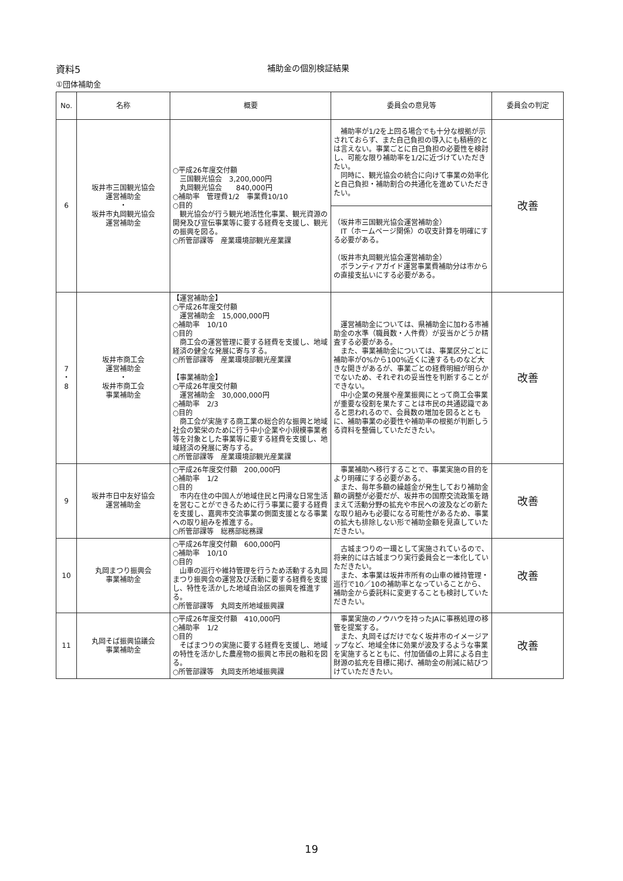資料5 補助金の個別検証結果
①団体補助金
| No. | 名称 | 概要 | 委員会の意見等 | 委員会の判定 |
| --- | --- | --- | --- | --- |
| 6 | 坂井市三国観光協会 運営補助金 ・ 坂井市丸岡観光協会 運営補助金 | ○平成26年度交付額 三国観光協会 3,200,000円 丸岡観光協会 840,000円 ○補助率 管理費1/2 事業費10/10 ○目的 観光協会が行う観光地活性化事業、観光資源の開発及び宣伝事業等に要する経費を支援し、観光の振興を図る。 ○所管部課等 産業環境部観光産業課 | 補助率が1/2を上回る場合でも十分な根拠が示されておらず、また自己負担の導入にも積極的とは言えない。事業ごとに自己負担の必要性を検討し、可能な限り補助率を1/2に近づけていただきたい。 同時に、観光協会の統合に向けて事業の効率化と自己負担・補助割合の共通化を進めていただきたい。 | 改善 |
| | | | （坂井市三国観光協会運営補助金） IT（ホームページ関係）の収支計算を明確にする必要がある。 （坂井市丸岡観光協会運営補助金） ボランティアガイド運営事業費補助分は市からの直接支払いにする必要がある。 | |
| 7 ・ 8 | 坂井市商工会 運営補助金 ・ 坂井市商工会 事業補助金 | 【運営補助金】 ○平成26年度交付額 運営補助金 15,000,000円 ○補助率 10/10 ○目的 商工会の運営管理に要する経費を支援し、地域経済の健全な発展に寄与する。 ○所管部課等 産業環境部観光産業課 【事業補助金】 ○平成26年度交付額 運営補助金 30,000,000円 ○補助率 2/3 ○目的 商工会が実施する商工業の総合的な振興と地域社会の繁栄のために行う中小企業や小規模事業者等を対象とした事業等に要する経費を支援し、地域経済の発展に寄与する。 ○所管部課等 産業環境部観光産業課 | 運営補助金については、県補助金に加わる市補助金の水準（職員数・人件費）が妥当かどうか精査する必要がある。 また、事業補助金については、事業区分ごとに補助率が0%から100%近くに達するものなど大きな開きがあるが、事業ごとの経費明細が明らかでないため、それぞれの妥当性を判断することができない。 中小企業の発展や産業振興にとって商工会事業が重要な役割を果たすことは市民の共通認識であると思われるので、会員数の増加を図るとともに、補助事業の必要性や補助率の根拠が判断しうる資料を整備していただきたい。 | 改善 |
| 9 | 坂井市日中友好協会 運営補助金 | ○平成26年度交付額 200,000円 ○補助率 1/2 ○目的 市内在住の中国人が地域住民と円滑な日常生活を営むことができるために行う事業に要する経費を支援し、嘉興市交流事業の側面支援となる事業への取り組みを推進する。 ○所管部課等 総務部総務課 | 事業補助へ移行することで、事業実施の目的をより明確にする必要がある。 また、毎年多額の繰越金が発生しており補助金額の調整が必要だが、坂井市の国際交流政策を踏まえて活動分野の拡充や市民への波及などの新たな取り組みも必要になる可能性があるため、事業の拡大も排除しない形で補助金額を見直していただきたい。 | 改善 |
| 10 | 丸岡まつり振興会 事業補助金 | ○平成26年度交付額 600,000円 ○補助率 10/10 ○目的 山車の巡行や維持管理を行うため活動する丸岡まつり振興会の運営及び活動に要する経費を支援し、特性を活かした地域自治区の振興を推進する。 ○所管部課等 丸岡支所地域振興課 | 古城まつりの一環として実施されているので、将来的には古城まつり実行委員会と一本化していただきたい。 また、本事業は坂井市所有の山車の維持管理・巡行で10／10の補助率となっていることから、補助金から委託料に変更することも検討していただきたい。 | 改善 |
| 11 | 丸岡そば振興協議会 事業補助金 | ○平成26年度交付額 410,000円 ○補助率 1/2 ○目的 そばまつりの実施に要する経費を支援し、地域の特性を活かした農産物の振興と市民の融和を図る。 ○所管部課等 丸岡支所地域振興課 | 事業実施のノウハウを持ったJAに事務処理の移管を提案する。 また、丸岡そばだけでなく坂井市のイメージアップなど、地域全体に効果が波及するような事業を実施するとともに、付加価値の上昇による自主財源の拡充を目標に掲げ、補助金の削減に結びつけていただきたい。 | 改善 |
19